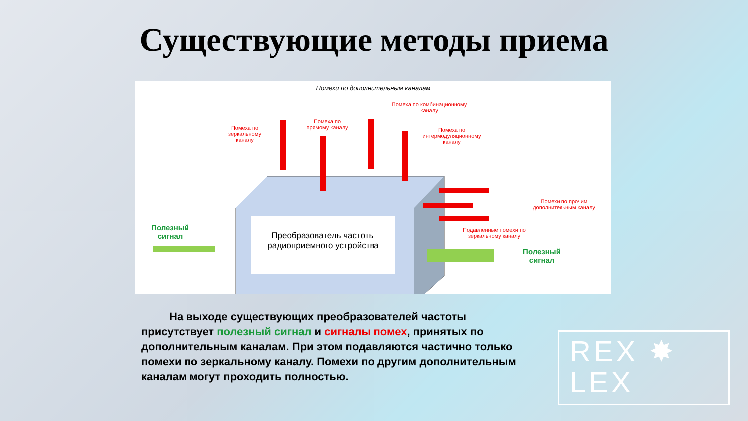Существующие методы приема
Помехи по дополнительным каналам
Помеха по комбинационному
каналу
Помеха по
зеркальному
каналу
Помеха по
прямому каналу
Помеха по
интермодуляционному
каналу
Помехи по прочим
дополнительным каналу
Подавленные помехи по
зеркальному каналу
Полезный
сигнал
Полезный
сигнал
Преобразователь частоты
радиоприемного устройства
На выходе существующих преобразователей частоты присутствует полезный сигнал и сигналы помех, принятых по дополнительным каналам. При этом подавляются частично только помехи по зеркальному каналу. Помехи по другим дополнительным каналам могут проходить полностью.
REX ✸
LEX